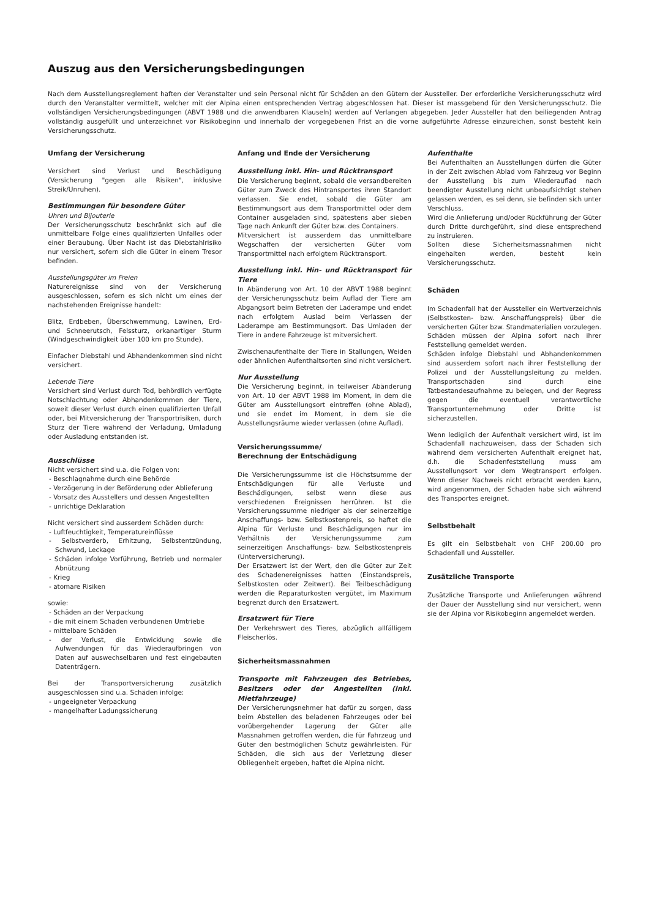Auszug aus den Versicherungsbedingungen
Nach dem Ausstellungsreglement haften der Veranstalter und sein Personal nicht für Schäden an den Gütern der Aussteller. Der erforderliche Versicherungsschutz wird durch den Veranstalter vermittelt, welcher mit der Alpina einen entsprechenden Vertrag abgeschlossen hat. Dieser ist massgebend für den Versicherungsschutz. Die vollständigen Versicherungsbedingungen (ABVT 1988 und die anwendbaren Klauseln) werden auf Verlangen abgegeben. Jeder Aussteller hat den beiliegenden Antrag vollständig ausgefüllt und unterzeichnet vor Risikobeginn und innerhalb der vorgegebenen Frist an die vorne aufgeführte Adresse einzureichen, sonst besteht kein Versicherungsschutz.
Umfang der Versicherung
Versichert sind Verlust und Beschädigung (Versicherung "gegen alle Risiken", inklusive Streik/Unruhen).
Bestimmungen für besondere Güter
Uhren und Bijouterie
Der Versicherungsschutz beschränkt sich auf die unmittelbare Folge eines qualifizierten Unfalles oder einer Beraubung. Über Nacht ist das Diebstahlrisiko nur versichert, sofern sich die Güter in einem Tresor befinden.
Ausstellungsgüter im Freien
Naturereignisse sind von der Versicherung ausgeschlossen, sofern es sich nicht um eines der nachstehenden Ereignisse handelt:
Blitz, Erdbeben, Überschwemmung, Lawinen, Erd- und Schneerutsch, Felssturz, orkanartiger Sturm (Windgeschwindigkeit über 100 km pro Stunde).
Einfacher Diebstahl und Abhandenkommen sind nicht versichert.
Lebende Tiere
Versichert sind Verlust durch Tod, behördlich verfügte Notschlachtung oder Abhandenkommen der Tiere, soweit dieser Verlust durch einen qualifizierten Unfall oder, bei Mitversicherung der Transportrisiken, durch Sturz der Tiere während der Verladung, Umladung oder Ausladung entstanden ist.
Ausschlüsse
Nicht versichert sind u.a. die Folgen von:
- Beschlagnahme durch eine Behörde
- Verzögerung in der Beförderung oder Ablieferung
- Vorsatz des Ausstellers und dessen Angestellten
- unrichtige Deklaration
Nicht versichert sind ausserdem Schäden durch:
- Luftfeuchtigkeit, Temperatureinflüsse
- Selbstverderb, Erhitzung, Selbstentzündung, Schwund, Leckage
- Schäden infolge Vorführung, Betrieb und normaler Abnützung
- Krieg
- atomare Risiken
sowie:
- Schäden an der Verpackung
- die mit einem Schaden verbundenen Umtriebe
- mittelbare Schäden
- der Verlust, die Entwicklung sowie die Aufwendungen für das Wiederaufbringen von Daten auf auswechselbaren und fest eingebauten Datenträgern.
Bei der Transportversicherung zusätzlich ausgeschlossen sind u.a. Schäden infolge:
- ungeeigneter Verpackung
- mangelhafter Ladungssicherung
Anfang und Ende der Versicherung
Ausstellung inkl. Hin- und Rücktransport
Die Versicherung beginnt, sobald die versandbereiten Güter zum Zweck des Hintransportes ihren Standort verlassen. Sie endet, sobald die Güter am Bestimmungsort aus dem Transportmittel oder dem Container ausgeladen sind, spätestens aber sieben Tage nach Ankunft der Güter bzw. des Containers.
Mitversichert ist ausserdem das unmittelbare Wegschaffen der versicherten Güter vom Transportmittel nach erfolgtem Rücktransport.
Ausstellung inkl. Hin- und Rücktransport für Tiere
In Abänderung von Art. 10 der ABVT 1988 beginnt der Versicherungsschutz beim Auflad der Tiere am Abgangsort beim Betreten der Laderampe und endet nach erfolgtem Auslad beim Verlassen der Laderampe am Bestimmungsort. Das Umladen der Tiere in andere Fahrzeuge ist mitversichert.
Zwischenaufenthalte der Tiere in Stallungen, Weiden oder ähnlichen Aufenthaltsorten sind nicht versichert.
Nur Ausstellung
Die Versicherung beginnt, in teilweiser Abänderung von Art. 10 der ABVT 1988 im Moment, in dem die Güter am Ausstellungsort eintreffen (ohne Ablad), und sie endet im Moment, in dem sie die Ausstellungsräume wieder verlassen (ohne Auflad).
Versicherungssumme/
Berechnung der Entschädigung
Die Versicherungssumme ist die Höchstsumme der Entschädigungen für alle Verluste und Beschädigungen, selbst wenn diese aus verschiedenen Ereignissen herrühren. Ist die Versicherungssumme niedriger als der seinerzeitige Anschaffungs- bzw. Selbstkostenpreis, so haftet die Alpina für Verluste und Beschädigungen nur im Verhältnis der Versicherungssumme zum seinerzeitigen Anschaffungs- bzw. Selbstkostenpreis (Unterversicherung).
Der Ersatzwert ist der Wert, den die Güter zur Zeit des Schadenereignisses hatten (Einstandspreis, Selbstkosten oder Zeitwert). Bei Teilbeschädigung werden die Reparaturkosten vergütet, im Maximum begrenzt durch den Ersatzwert.
Ersatzwert für Tiere
Der Verkehrswert des Tieres, abzüglich allfälligem Fleischerlös.
Sicherheitsmassnahmen
Transporte mit Fahrzeugen des Betriebes, Besitzers oder der Angestellten (inkl. Mietfahrzeuge)
Der Versicherungsnehmer hat dafür zu sorgen, dass beim Abstellen des beladenen Fahrzeuges oder bei vorübergehender Lagerung der Güter alle Massnahmen getroffen werden, die für Fahrzeug und Güter den bestmöglichen Schutz gewährleisten. Für Schäden, die sich aus der Verletzung dieser Obliegenheit ergeben, haftet die Alpina nicht.
Aufenthalte
Bei Aufenthalten an Ausstellungen dürfen die Güter in der Zeit zwischen Ablad vom Fahrzeug vor Beginn der Ausstellung bis zum Wiederauflad nach beendigter Ausstellung nicht unbeaufsichtigt stehen gelassen werden, es sei denn, sie befinden sich unter Verschluss.
Wird die Anlieferung und/oder Rückführung der Güter durch Dritte durchgeführt, sind diese entsprechend zu instruieren.
Sollten diese Sicherheitsmassnahmen nicht eingehalten werden, besteht kein Versicherungsschutz.
Schäden
Im Schadenfall hat der Aussteller ein Wertverzeichnis (Selbstkosten- bzw. Anschaffungspreis) über die versicherten Güter bzw. Standmaterialien vorzulegen. Schäden müssen der Alpina sofort nach ihrer Feststellung gemeldet werden.
Schäden infolge Diebstahl und Abhandenkommen sind ausserdem sofort nach ihrer Feststellung der Polizei und der Ausstellungsleitung zu melden. Transportschäden sind durch eine Tatbestandesaufnahme zu belegen, und der Regress gegen die eventuell verantwortliche Transportunternehmung oder Dritte ist sicherzustellen.
Wenn lediglich der Aufenthalt versichert wird, ist im Schadenfall nachzuweisen, dass der Schaden sich während dem versicherten Aufenthalt ereignet hat, d.h. die Schadenfeststellung muss am Ausstellungsort vor dem Wegtransport erfolgen. Wenn dieser Nachweis nicht erbracht werden kann, wird angenommen, der Schaden habe sich während des Transportes ereignet.
Selbstbehalt
Es gilt ein Selbstbehalt von CHF 200.00 pro Schadenfall und Aussteller.
Zusätzliche Transporte
Zusätzliche Transporte und Anlieferungen während der Dauer der Ausstellung sind nur versichert, wenn sie der Alpina vor Risikobeginn angemeldet werden.